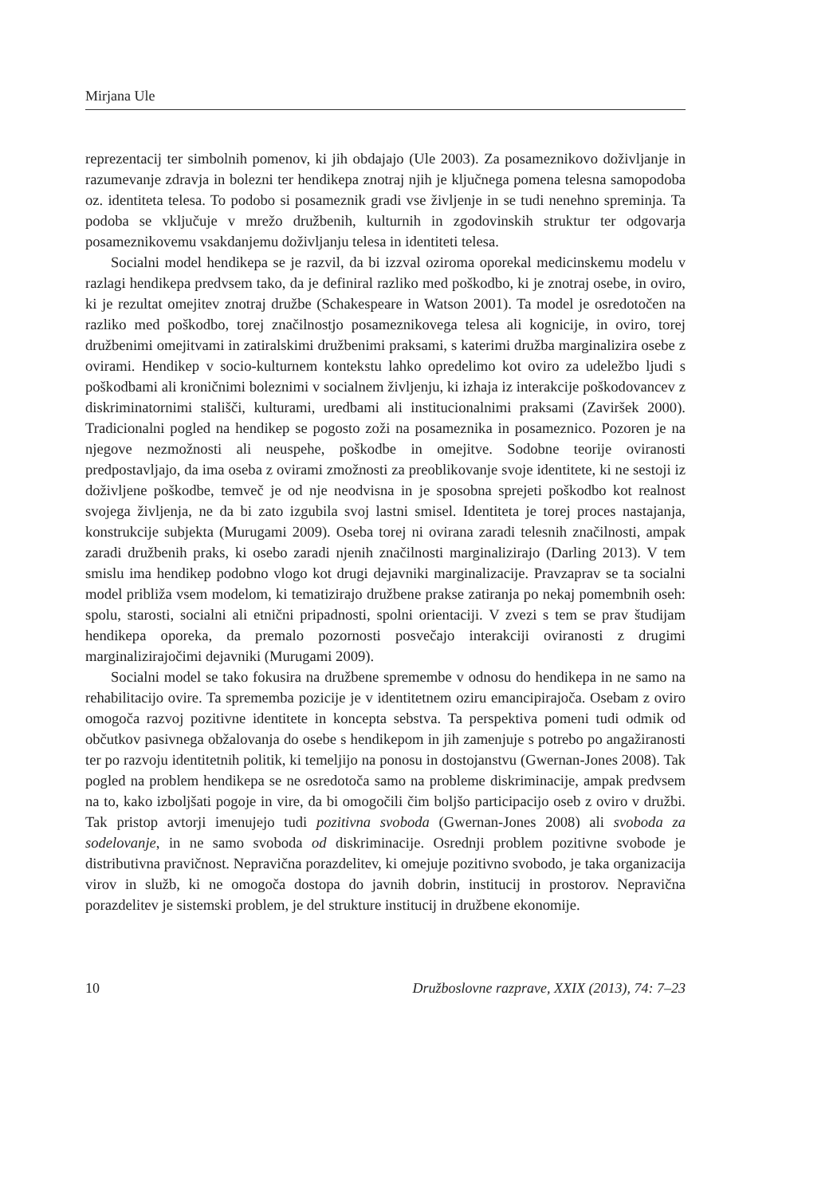Mirjana Ule
reprezentacij ter simbolnih pomenov, ki jih obdajajo (Ule 2003). Za posameznikovo doživljanje in razumevanje zdravja in bolezni ter hendikepa znotraj njih je ključnega pomena telesna samopodoba oz. identiteta telesa. To podobo si posameznik gradi vse življenje in se tudi nenehno spreminja. Ta podoba se vključuje v mrežo družbenih, kulturnih in zgodovinskih struktur ter odgovarja posameznikovemu vsakdanjemu doživljanju telesa in identiteti telesa.
Socialni model hendikepa se je razvil, da bi izzval oziroma oporekal medicinskemu modelu v razlagi hendikepa predvsem tako, da je definiral razliko med poškodbo, ki je znotraj osebe, in oviro, ki je rezultat omejitev znotraj družbe (Schakespeare in Watson 2001). Ta model je osredotočen na razliko med poškodbo, torej značilnostjo posameznikovega telesa ali kognicije, in oviro, torej družbenimi omejitvami in zatiralskimi družbenimi praksami, s katerimi družba marginalizira osebe z ovirami. Hendikep v socio-kulturnem kontekstu lahko opredelimo kot oviro za udeležbo ljudi s poškodbami ali kroničnimi boleznimi v socialnem življenju, ki izhaja iz interakcije poškodovancev z diskriminatornimi stališči, kulturami, uredbami ali institucionalnimi praksami (Zaviršek 2000). Tradicionalni pogled na hendikep se pogosto zoži na posameznika in posameznico. Pozoren je na njegove nezmožnosti ali neuspehe, poškodbe in omejitve. Sodobne teorije oviranosti predpostavljajo, da ima oseba z ovirami zmožnosti za preoblikovanje svoje identitete, ki ne sestoji iz doživljene poškodbe, temveč je od nje neodvisna in je sposobna sprejeti poškodbo kot realnost svojega življenja, ne da bi zato izgubila svoj lastni smisel. Identiteta je torej proces nastajanja, konstrukcije subjekta (Murugami 2009). Oseba torej ni ovirana zaradi telesnih značilnosti, ampak zaradi družbenih praks, ki osebo zaradi njenih značilnosti marginalizirajo (Darling 2013). V tem smislu ima hendikep podobno vlogo kot drugi dejavniki marginalizacije. Pravzaprav se ta socialni model približa vsem modelom, ki tematizirajo družbene prakse zatiranja po nekaj pomembnih oseh: spolu, starosti, socialni ali etnični pripadnosti, spolni orientaciji. V zvezi s tem se prav študijam hendikepa oporeka, da premalo pozornosti posvečajo interakciji oviranosti z drugimi marginalizirajočimi dejavniki (Murugami 2009).
Socialni model se tako fokusira na družbene spremembe v odnosu do hendikepa in ne samo na rehabilitacijo ovire. Ta sprememba pozicije je v identitetnem oziru emancipirajoča. Osebam z oviro omogoča razvoj pozitivne identitete in koncepta sebstva. Ta perspektiva pomeni tudi odmik od občutkov pasivnega obžalovanja do osebe s hendikepom in jih zamenjuje s potrebo po angažiranosti ter po razvoju identitetnih politik, ki temeljijo na ponosu in dostojanstvu (Gwernan-Jones 2008). Tak pogled na problem hendikepa se ne osredotoča samo na probleme diskriminacije, ampak predvsem na to, kako izboljšati pogoje in vire, da bi omogočili čim boljšo participacijo oseb z oviro v družbi. Tak pristop avtorji imenujejo tudi pozitivna svoboda (Gwernan-Jones 2008) ali svoboda za sodelovanje, in ne samo svoboda od diskriminacije. Osrednji problem pozitivne svobode je distributivna pravičnost. Nepravična porazdelitev, ki omejuje pozitivno svobodo, je taka organizacija virov in služb, ki ne omogoča dostopa do javnih dobrin, institucij in prostorov. Nepravična porazdelitev je sistemski problem, je del strukture institucij in družbene ekonomije.
10 Družboslovne razprave, XXIX (2013), 74: 7–23